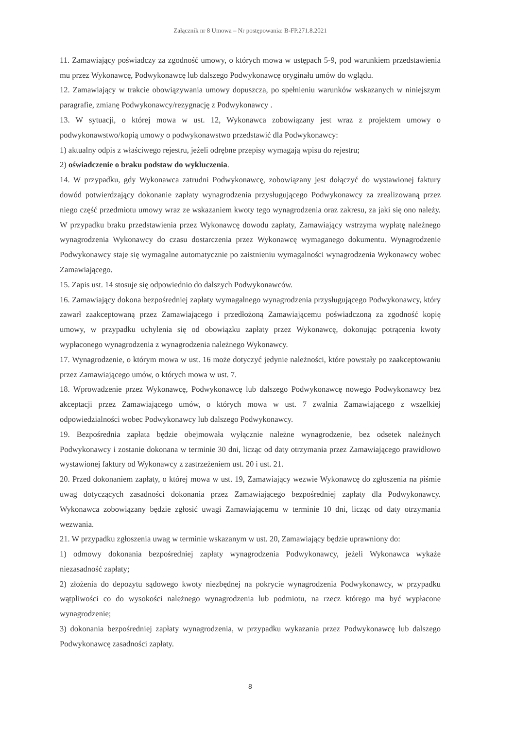Załącznik nr 8 Umowa – Nr postępowania: B-FP.271.8.2021
11. Zamawiający poświadczy za zgodność umowy, o których mowa w ustępach 5-9, pod warunkiem przedstawienia mu przez Wykonawcę, Podwykonawcę lub dalszego Podwykonawcę oryginału umów do wglądu.
12. Zamawiający w trakcie obowiązywania umowy dopuszcza, po spełnieniu warunków wskazanych w niniejszym paragrafie, zmianę Podwykonawcy/rezygnację z Podwykonawcy .
13. W sytuacji, o której mowa w ust. 12, Wykonawca zobowiązany jest wraz z projektem umowy o podwykonawstwo/kopią umowy o podwykonawstwo przedstawić dla Podwykonawcy:
1) aktualny odpis z właściwego rejestru, jeżeli odrębne przepisy wymagają wpisu do rejestru;
2) oświadczenie o braku podstaw do wykluczenia.
14. W przypadku, gdy Wykonawca zatrudni Podwykonawcę, zobowiązany jest dołączyć do wystawionej faktury dowód potwierdzający dokonanie zapłaty wynagrodzenia przysługującego Podwykonawcy za zrealizowaną przez niego część przedmiotu umowy wraz ze wskazaniem kwoty tego wynagrodzenia oraz zakresu, za jaki się ono należy. W przypadku braku przedstawienia przez Wykonawcę dowodu zapłaty, Zamawiający wstrzyma wypłatę należnego wynagrodzenia Wykonawcy do czasu dostarczenia przez Wykonawcę wymaganego dokumentu. Wynagrodzenie Podwykonawcy staje się wymagalne automatycznie po zaistnieniu wymagalności wynagrodzenia Wykonawcy wobec Zamawiającego.
15. Zapis ust. 14 stosuje się odpowiednio do dalszych Podwykonawców.
16. Zamawiający dokona bezpośredniej zapłaty wymagalnego wynagrodzenia przysługującego Podwykonawcy, który zawarł zaakceptowaną przez Zamawiającego i przedłożoną Zamawiającemu poświadczoną za zgodność kopię umowy, w przypadku uchylenia się od obowiązku zapłaty przez Wykonawcę, dokonując potrącenia kwoty wypłaconego wynagrodzenia z wynagrodzenia należnego Wykonawcy.
17. Wynagrodzenie, o którym mowa w ust. 16 może dotyczyć jedynie należności, które powstały po zaakceptowaniu przez Zamawiającego umów, o których mowa w ust. 7.
18. Wprowadzenie przez Wykonawcę, Podwykonawcę lub dalszego Podwykonawcę nowego Podwykonawcy bez akceptacji przez Zamawiającego umów, o których mowa w ust. 7 zwalnia Zamawiającego z wszelkiej odpowiedzialności wobec Podwykonawcy lub dalszego Podwykonawcy.
19. Bezpośrednia zapłata będzie obejmowała wyłącznie należne wynagrodzenie, bez odsetek należnych Podwykonawcy i zostanie dokonana w terminie 30 dni, licząc od daty otrzymania przez Zamawiającego prawidłowo wystawionej faktury od Wykonawcy z zastrzeżeniem ust. 20 i ust. 21.
20. Przed dokonaniem zapłaty, o której mowa w ust. 19, Zamawiający wezwie Wykonawcę do zgłoszenia na piśmie uwag dotyczących zasadności dokonania przez Zamawiającego bezpośredniej zapłaty dla Podwykonawcy. Wykonawca zobowiązany będzie zgłosić uwagi Zamawiającemu w terminie 10 dni, licząc od daty otrzymania wezwania.
21. W przypadku zgłoszenia uwag w terminie wskazanym w ust. 20, Zamawiający będzie uprawniony do:
1) odmowy dokonania bezpośredniej zapłaty wynagrodzenia Podwykonawcy, jeżeli Wykonawca wykaże niezasadność zapłaty;
2) złożenia do depozytu sądowego kwoty niezbędnej na pokrycie wynagrodzenia Podwykonawcy, w przypadku wątpliwości co do wysokości należnego wynagrodzenia lub podmiotu, na rzecz którego ma być wypłacone wynagrodzenie;
3) dokonania bezpośredniej zapłaty wynagrodzenia, w przypadku wykazania przez Podwykonawcę lub dalszego Podwykonawcę zasadności zapłaty.
8